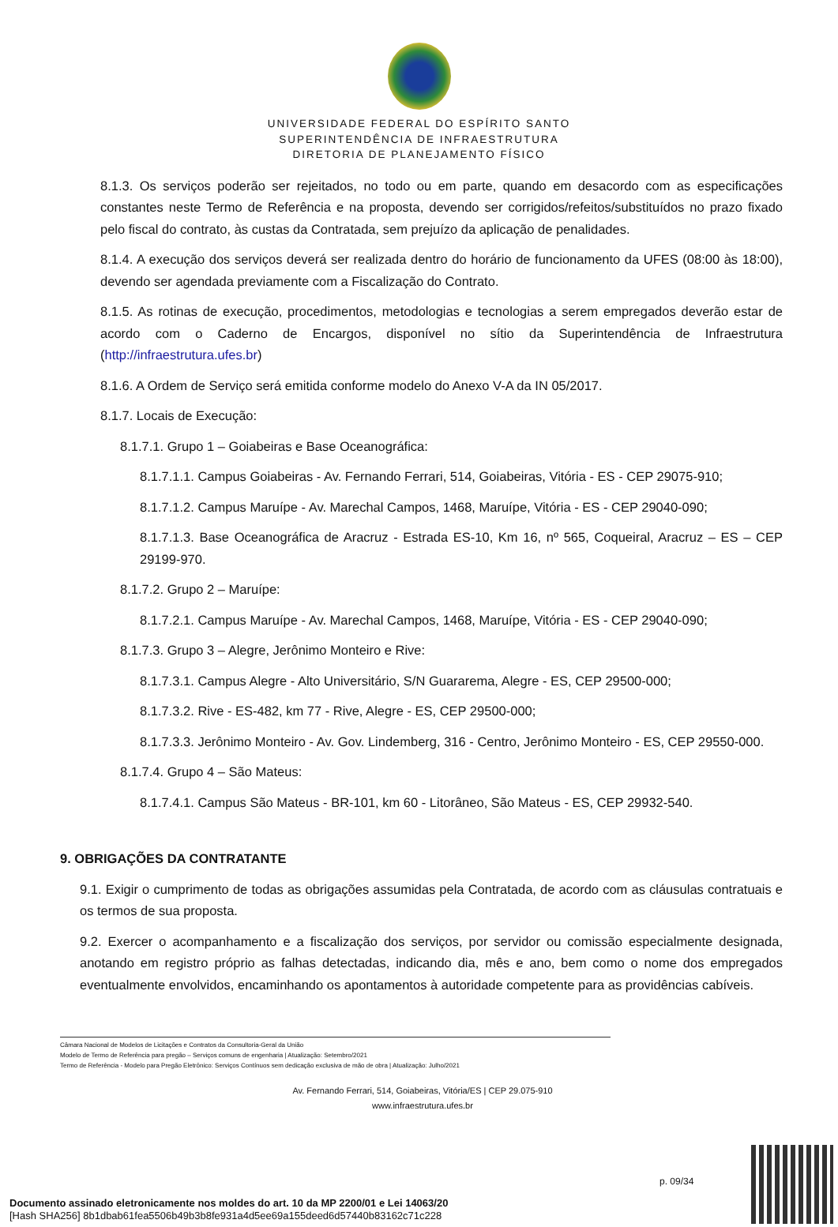UNIVERSIDADE FEDERAL DO ESPÍRITO SANTO
SUPERINTENDÊNCIA DE INFRAESTRUTURA
DIRETORIA DE PLANEJAMENTO FÍSICO
8.1.3. Os serviços poderão ser rejeitados, no todo ou em parte, quando em desacordo com as especificações constantes neste Termo de Referência e na proposta, devendo ser corrigidos/refeitos/substituídos no prazo fixado pelo fiscal do contrato, às custas da Contratada, sem prejuízo da aplicação de penalidades.
8.1.4. A execução dos serviços deverá ser realizada dentro do horário de funcionamento da UFES (08:00 às 18:00), devendo ser agendada previamente com a Fiscalização do Contrato.
8.1.5. As rotinas de execução, procedimentos, metodologias e tecnologias a serem empregados deverão estar de acordo com o Caderno de Encargos, disponível no sítio da Superintendência de Infraestrutura (http://infraestrutura.ufes.br)
8.1.6. A Ordem de Serviço será emitida conforme modelo do Anexo V-A da IN 05/2017.
8.1.7. Locais de Execução:
8.1.7.1. Grupo 1 – Goiabeiras e Base Oceanográfica:
8.1.7.1.1. Campus Goiabeiras - Av. Fernando Ferrari, 514, Goiabeiras, Vitória - ES - CEP 29075-910;
8.1.7.1.2. Campus Maruípe - Av. Marechal Campos, 1468, Maruípe, Vitória - ES - CEP 29040-090;
8.1.7.1.3. Base Oceanográfica de Aracruz - Estrada ES-10, Km 16, nº 565, Coqueiral, Aracruz – ES – CEP 29199-970.
8.1.7.2. Grupo 2 – Maruípe:
8.1.7.2.1. Campus Maruípe - Av. Marechal Campos, 1468, Maruípe, Vitória - ES - CEP 29040-090;
8.1.7.3. Grupo 3 – Alegre, Jerônimo Monteiro e Rive:
8.1.7.3.1. Campus Alegre - Alto Universitário, S/N Guararema, Alegre - ES, CEP 29500-000;
8.1.7.3.2. Rive - ES-482, km 77 - Rive, Alegre - ES, CEP 29500-000;
8.1.7.3.3. Jerônimo Monteiro - Av. Gov. Lindemberg, 316 - Centro, Jerônimo Monteiro - ES, CEP 29550-000.
8.1.7.4. Grupo 4 – São Mateus:
8.1.7.4.1. Campus São Mateus - BR-101, km 60 - Litorâneo, São Mateus - ES, CEP 29932-540.
9. OBRIGAÇÕES DA CONTRATANTE
9.1. Exigir o cumprimento de todas as obrigações assumidas pela Contratada, de acordo com as cláusulas contratuais e os termos de sua proposta.
9.2. Exercer o acompanhamento e a fiscalização dos serviços, por servidor ou comissão especialmente designada, anotando em registro próprio as falhas detectadas, indicando dia, mês e ano, bem como o nome dos empregados eventualmente envolvidos, encaminhando os apontamentos à autoridade competente para as providências cabíveis.
Câmara Nacional de Modelos de Licitações e Contratos da Consultoria-Geral da União
Modelo de Termo de Referência para pregão – Serviços comuns de engenharia | Atualização: Setembro/2021
Termo de Referência - Modelo para Pregão Eletrônico: Serviços Contínuos sem dedicação exclusiva de mão de obra | Atualização: Julho/2021
Av. Fernando Ferrari, 514, Goiabeiras, Vitória/ES | CEP 29.075-910
www.infraestrutura.ufes.br
p. 09/34
Documento assinado eletronicamente nos moldes do art. 10 da MP 2200/01 e Lei 14063/20
[Hash SHA256] 8b1dbab61fea5506b49b3b8fe931a4d5ee69a155deed6d57440b83162c71c228